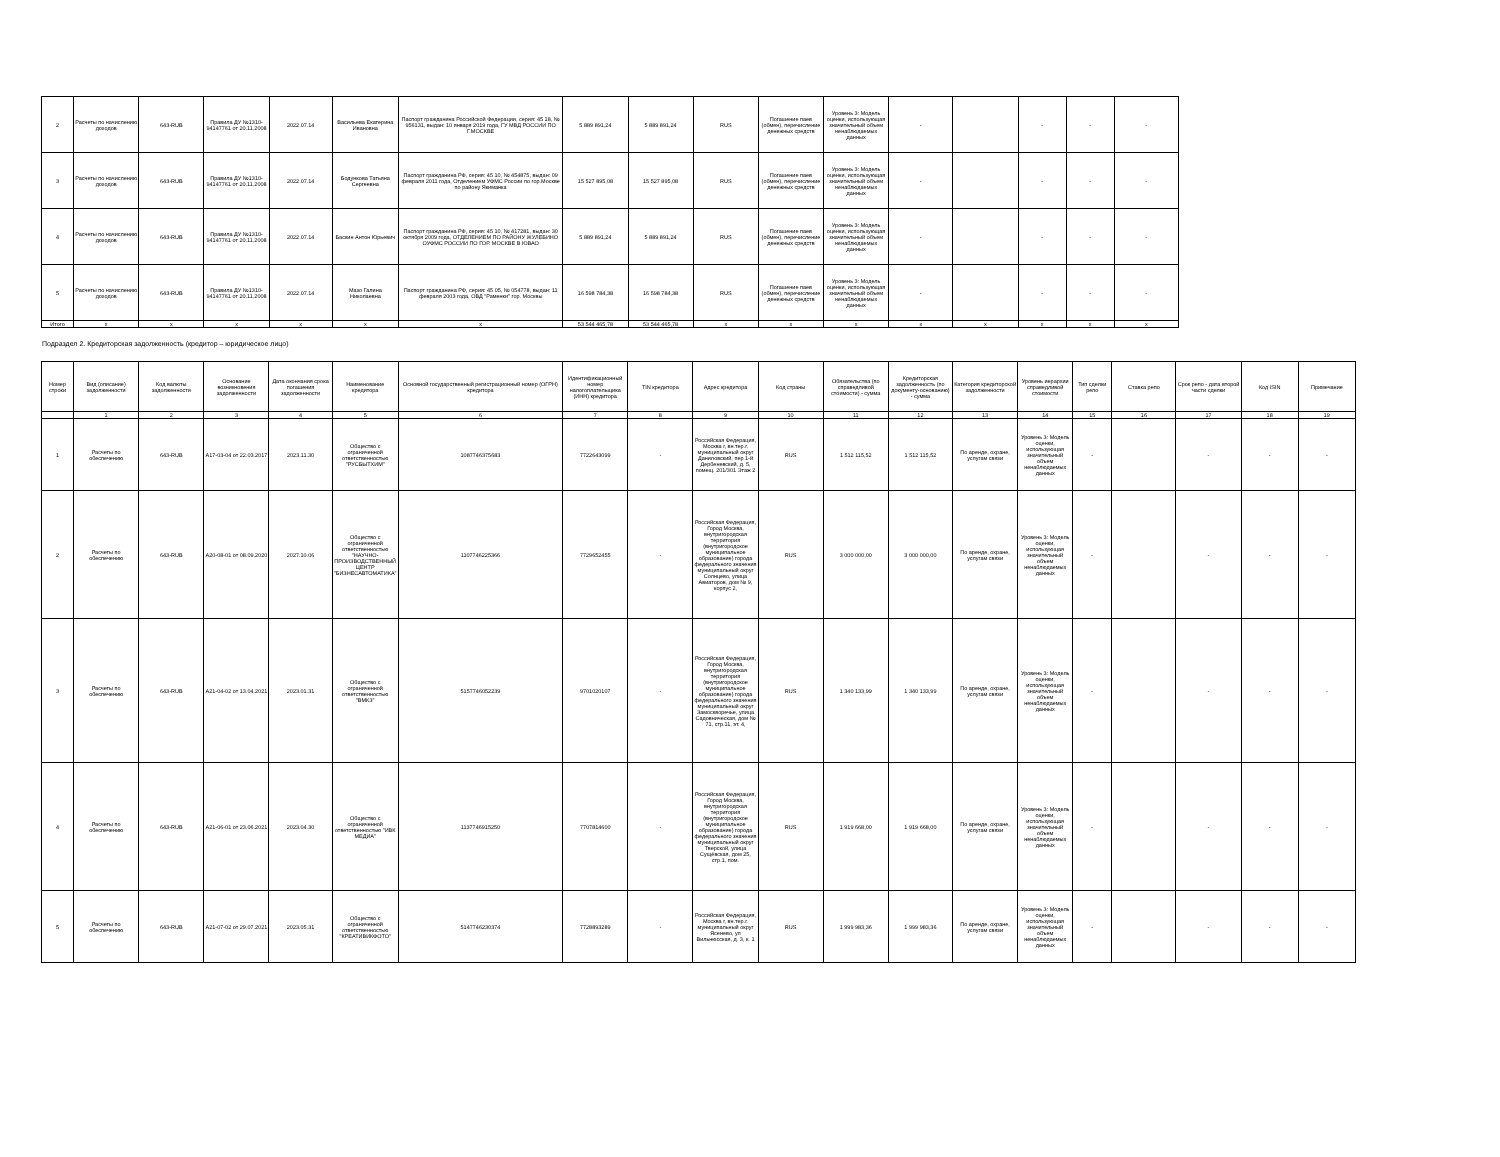| 2 | Расчеты по начислению доходов | 643-RUB | Правила ДУ №1310-94147761 от 20.11.2008 | 2022.07.14 | Васильева Екатерина Ивановна | Паспорт гражданина Российской Федерации, серия: 45 18, № 956131, выдан: 10 января 2019 года, ГУ МВД РОССИИ ПО Г.МОСКВЕ | 5 889 891,24 | 5 889 891,24 | RUS | Погашение паев (обмен), перечисление денежных средств | Уровень 3: Модель оценки, использующая значительный объем ненаблюдаемых данных | - | | - | - | - |
| 3 | Расчеты по начислению доходов | 643-RUB | Правила ДУ №1310-94147761 от 20.11.2008 | 2022.07.14 | Бодункова Татьяна Сергеевна | Паспорт гражданина РФ, серия: 45 10, № 454875, выдан: 09 февраля 2011 года, Отделением УФМС России по гор.Москве по району Якиманка | 15 527 895,08 | 15 527 895,08 | RUS | Погашение паев (обмен), перечисление денежных средств | Уровень 3: Модель оценки, использующая значительный объем ненаблюдаемых данных | - | | - | - | - |
| 4 | Расчеты по начислению доходов | 643-RUB | Правила ДУ №1310-94147761 от 20.11.2008 | 2022.07.14 | Баскин Антон Юрьевич | Паспорт гражданина РФ, серия: 45 10, № 417281, выдан: 30 октября 2009 года, ОТДЕЛЕНИЕМ ПО РАЙОНУ ЖУЛЕБИНО ОУФМС РОССИИ ПО ГОР. МОСКВЕ В ЮВАО | 5 889 891,24 | 5 889 891,24 | RUS | Погашение паев (обмен), перечисление денежных средств | Уровень 3: Модель оценки, использующая значительный объем ненаблюдаемых данных | - | | - | - | - |
| 5 | Расчеты по начислению доходов | 643-RUB | Правила ДУ №1310-94147761 от 20.11.2008 | 2022.07.14 | Мазо Галина Николаевна | Паспорт гражданина РФ, серия: 45 05, № 054778, выдан: 11 февраля 2003 года, ОВД "Раменки" гор. Москвы | 16 598 784,38 | 16 598 784,38 | RUS | Погашение паев (обмен), перечисление денежных средств | Уровень 3: Модель оценки, использующая значительный объем ненаблюдаемых данных | - | | - | - | - |
| Итого | x | x | x | x | x | x | 53 544 465,78 | 53 544 465,78 | x | x | x | x | x | x | x | x |
Подраздел 2. Кредиторская задолженность (кредитор – юридическое лицо)
| Номер строки | Вид (описание) задолженности | Код валюты задолженности | Основание возникновения задолженности | Дата окончания срока погашения задолженности | Наименование кредитора | Основной государственный регистрационный номер (ОГРН) кредитора | Идентификационный номер налогоплательщика (ИНН) кредитора | TIN кредитора | Адрес кредитора | Код страны | Обязательства (по справедливой стоимости) - сумма | Кредиторская задолженность (по документу-основанию) - сумма | Категория кредиторской задолженности | Уровень иерархии справедливой стоимости | Тип сделки репо | Ставка репо | Срок репо - дата второй части сделки | Код ISIN | Примечание |
| --- | --- | --- | --- | --- | --- | --- | --- | --- | --- | --- | --- | --- | --- | --- | --- | --- | --- | --- | --- |
| | 1 | 2 | 3 | 4 | 5 | 6 | 7 | 8 | 9 | 10 | 11 | 12 | 13 | 14 | 15 | 16 | 17 | 18 | 19 |
| 1 | Расчеты по обеспечению | 643-RUB | A17-03-04 от 22.03.2017 | 2023.11.30 | Общество с ограниченной ответственностью "РУСБЫТХИМ" | 1087746375683 | 7722643099 | - | Российская Федерация, Москва г, вн.тер.г. муниципальный округ Даниловский, пер 1-й Дербеневский, д. 5, помещ. 201/301 Этаж 2 | RUS | 1 512 115,52 | 1 512 115,52 | По аренде, охране, услугам связи | Уровень 3: Модель оценки, использующая значительный объем ненаблюдаемых данных | - | | - | - | - |
| 2 | Расчеты по обеспечению | 643-RUB | A20-08-01 от 08.09.2020 | 2027.10.06 | Общество с ограниченной ответственностью "НАУЧНО-ПРОИЗВОДСТВЕННЫЙ ЦЕНТР "БИЗНЕСАВТОМАТИКА" | 1107746225366 | 7729652455 | - | Российская Федерация, Город Москва, внутригородская территория (внутригородское муниципальное образование) города федерального значения муниципальный округ Солнцево, улица Авиаторов, дом № 9, корпус 2, | RUS | 3 000 000,00 | 3 000 000,00 | По аренде, охране, услугам связи | Уровень 3: Модель оценки, использующая значительный объем ненаблюдаемых данных | - | | - | - | - |
| 3 | Расчеты по обеспечению | 643-RUB | A21-04-02 от 13.04.2021 | 2023.01.31 | Общество с ограниченной ответственностью "ВМКЗ" | 5157746052239 | 9701020107 | - | Российская Федерация, Город Москва, внутригородская территория (внутригородское муниципальное образование) города федерального значения муниципальный округ Замоскворечье, улица Садовническая, дом № 71, стр.11, эт. 4, | RUS | 1 340 133,99 | 1 340 133,99 | По аренде, охране, услугам связи | Уровень 3: Модель оценки, использующая значительный объем ненаблюдаемых данных | - | | - | - | - |
| 4 | Расчеты по обеспечению | 643-RUB | A21-06-01 от 23.06.2021 | 2023.04.30 | Общество с ограниченной ответственностью "ИВК МЕДИА" | 1137746915250 | 7707814600 | - | Российская Федерация, Город Москва, внутригородская территория (внутригородское муниципальное образование) города федерального значения муниципальный округ Тверской, улица Сущёвская, дом 25, стр.1, пом. | RUS | 1 919 668,00 | 1 919 668,00 | По аренде, охране, услугам связи | Уровень 3: Модель оценки, использующая значительный объем ненаблюдаемых данных | - | | - | - | - |
| 5 | Расчеты по обеспечению | 643-RUB | A21-07-02 от 29.07.2021 | 2023.05.31 | Общество с ограниченной ответственностью "КРЕАТИВИКФОТО" | 5147746230374 | 7728893289 | - | Российская Федерация, Москва г, вн.тер.г. муниципальный округ Ясенево, ул Вильнюсская, д. 3, к. 1 | RUS | 1 999 983,36 | 1 999 983,36 | По аренде, охране, услугам связи | Уровень 3: Модель оценки, использующая значительный объем ненаблюдаемых данных | - | | - | - | - |